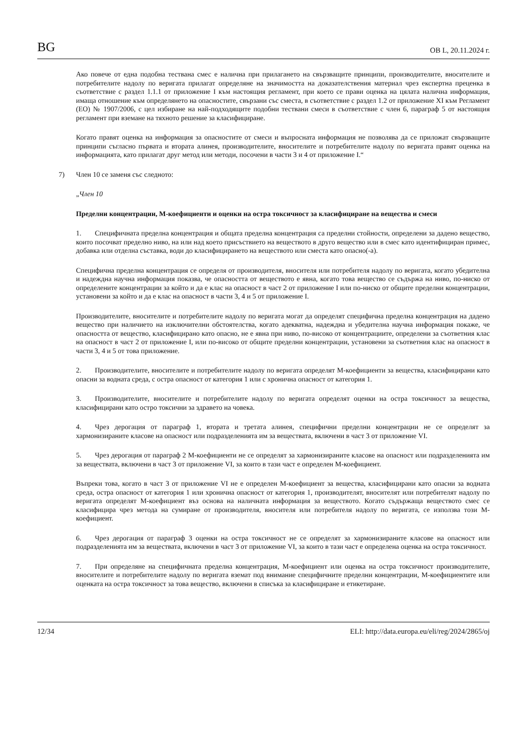BG
ОВ L, 20.11.2024 г.
Ако повече от една подобна тествана смес е налична при прилагането на свързващите принципи, производителите, вносителите и потребителите надолу по веригата прилагат определяне на значимостта на доказателствения материал чрез експертна преценка в съответствие с раздел 1.1.1 от приложение I към настоящия регламент, при което се прави оценка на цялата налична информация, имаща отношение към определянето на опасностите, свързани със сместа, в съответствие с раздел 1.2 от приложение XI към Регламент (ЕО) № 1907/2006, с цел избиране на най-подходящите подобни тествани смеси в съответствие с член 6, параграф 5 от настоящия регламент при вземане на тяхното решение за класифициране.
Когато правят оценка на информация за опасностите от смеси и въпросната информация не позволява да се приложат свързващите принципи съгласно първата и втората алинея, производителите, вносителите и потребителите надолу по веригата правят оценка на информацията, като прилагат друг метод или методи, посочени в части 3 и 4 от приложение I.“
7) Член 10 се заменя със следното:
„Член 10
Пределни концентрации, М-коефициенти и оценки на остра токсичност за класифициране на вещества и смеси
1. Специфичната пределна концентрация и общата пределна концентрация са пределни стойности, определени за дадено вещество, които посочват пределно ниво, на или над което присъствието на веществото в друго вещество или в смес като идентифициран примес, добавка или отделна съставка, води до класифицирането на веществото или сместа като опасно(-а).
Специфична пределна концентрация се определя от производителя, вносителя или потребителя надолу по веригата, когато убедителна и надеждна научна информация показва, че опасността от веществото е явна, когато това вещество се съдържа на ниво, по-ниско от определените концентрации за който и да е клас на опасност в част 2 от приложение I или по-ниско от общите пределни концентрации, установени за който и да е клас на опасност в части 3, 4 и 5 от приложение I.
Производителите, вносителите и потребителите надолу по веригата могат да определят специфична пределна концентрация на дадено вещество при наличието на изключителни обстоятелства, когато адекватна, надеждна и убедителна научна информация покаже, че опасността от вещество, класифицирано като опасно, не е явна при ниво, по-високо от концентрациите, определени за съответния клас на опасност в част 2 от приложение I, или по-високо от общите пределни концентрации, установени за съответния клас на опасност в части 3, 4 и 5 от това приложение.
2. Производителите, вносителите и потребителите надолу по веригата определят М-коефициенти за вещества, класифицирани като опасни за водната среда, с остра опасност от категория 1 или с хронична опасност от категория 1.
3. Производителите, вносителите и потребителите надолу по веригата определят оценки на остра токсичност за вещества, класифицирани като остро токсични за здравето на човека.
4. Чрез дерогация от параграф 1, втората и третата алинея, специфични пределни концентрации не се определят за хармонизираните класове на опасност или подразделенията им за веществата, включени в част 3 от приложение VI.
5. Чрез дерогация от параграф 2 М-коефициенти не се определят за хармонизираните класове на опасност или подразделенията им за веществата, включени в част 3 от приложение VI, за които в тази част е определен М-коефициент.
Въпреки това, когато в част 3 от приложение VI не е определен М-коефициент за вещества, класифицирани като опасни за водната среда, остра опасност от категория 1 или хронична опасност от категория 1, производителят, вносителят или потребителят надолу по веригата определят М-коефициент въз основа на наличната информация за веществото. Когато съдържаща веществото смес се класифицира чрез метода на сумиране от производителя, вносителя или потребителя надолу по веригата, се използва този М-коефициент.
6. Чрез дерогация от параграф 3 оценки на остра токсичност не се определят за хармонизираните класове на опасност или подразделенията им за веществата, включени в част 3 от приложение VI, за които в тази част е определена оценка на остра токсичност.
7. При определяне на специфичната пределна концентрация, М-коефициент или оценка на остра токсичност производителите, вносителите и потребителите надолу по веригата вземат под внимание специфичните пределни концентрации, М-коефициентите или оценката на остра токсичност за това вещество, включени в списъка за класифициране и етикетиране.
12/34 ELI: http://data.europa.eu/eli/reg/2024/2865/oj